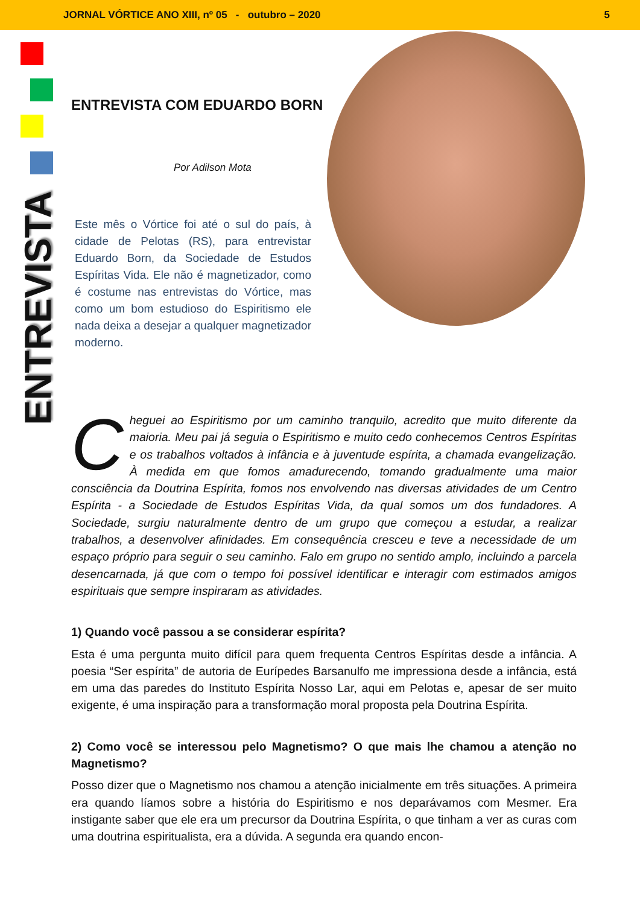JORNAL VÓRTICE ANO XIII, nº 05 - outubro – 2020
5
ENTREVISTA
ENTREVISTA COM EDUARDO BORN
Por Adilson Mota
Este mês o Vórtice foi até o sul do país, à cidade de Pelotas (RS), para entrevistar Eduardo Born, da Sociedade de Estudos Espíritas Vida. Ele não é magnetizador, como é costume nas entrevistas do Vórtice, mas como um bom estudioso do Espiritismo ele nada deixa a desejar a qualquer magnetizador moderno.
Cheguei ao Espiritismo por um caminho tranquilo, acredito que muito diferente da maioria. Meu pai já seguia o Espiritismo e muito cedo conhecemos Centros Espíritas e os trabalhos voltados à infância e à juventude espírita, a chamada evangelização. À medida em que fomos amadurecendo, tomando gradualmente uma maior consciência da Doutrina Espírita, fomos nos envolvendo nas diversas atividades de um Centro Espírita - a Sociedade de Estudos Espíritas Vida, da qual somos um dos fundadores. A Sociedade, surgiu naturalmente dentro de um grupo que começou a estudar, a realizar trabalhos, a desenvolver afinidades. Em consequência cresceu e teve a necessidade de um espaço próprio para seguir o seu caminho. Falo em grupo no sentido amplo, incluindo a parcela desencarnada, já que com o tempo foi possível identificar e interagir com estimados amigos espirituais que sempre inspiraram as atividades.
1) Quando você passou a se considerar espírita?
Esta é uma pergunta muito difícil para quem frequenta Centros Espíritas desde a infância. A poesia “Ser espírita” de autoria de Eurípedes Barsanulfo me impressiona desde a infância, está em uma das paredes do Instituto Espírita Nosso Lar, aqui em Pelotas e, apesar de ser muito exigente, é uma inspiração para a transformação moral proposta pela Doutrina Espírita.
2) Como você se interessou pelo Magnetismo? O que mais lhe chamou a atenção no Magnetismo?
Posso dizer que o Magnetismo nos chamou a atenção inicialmente em três situações. A primeira era quando líamos sobre a história do Espiritismo e nos deparávamos com Mesmer. Era instigante saber que ele era um precursor da Doutrina Espírita, o que tinham a ver as curas com uma doutrina espiritualista, era a dúvida. A segunda era quando encon-